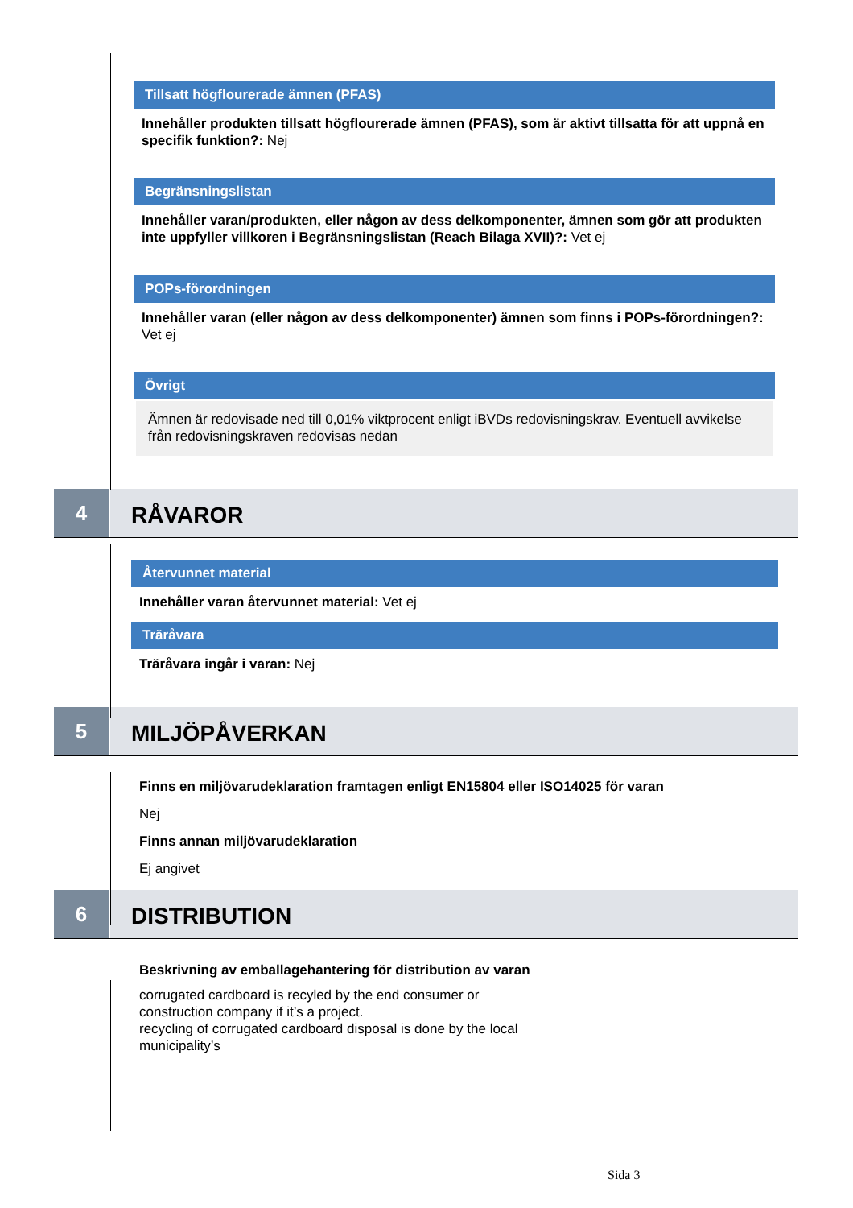Tillsatt högflourerade ämnen (PFAS)
Innehåller produkten tillsatt högflourerade ämnen (PFAS), som är aktivt tillsatta för att uppnå en specifik funktion?: Nej
Begränsningslistan
Innehåller varan/produkten, eller någon av dess delkomponenter, ämnen som gör att produkten inte uppfyller villkoren i Begränsningslistan (Reach Bilaga XVII)?: Vet ej
POPs-förordningen
Innehåller varan (eller någon av dess delkomponenter) ämnen som finns i POPs-förordningen?: Vet ej
Övrigt
Ämnen är redovisade ned till 0,01% viktprocent enligt iBVDs redovisningskrav. Eventuell avvikelse från redovisningskraven redovisas nedan
4
RÅVAROR
Återvunnet material
Innehåller varan återvunnet material: Vet ej
Träråvara
Träråvara ingår i varan: Nej
5
MILJÖPÅVERKAN
Finns en miljövarudeklaration framtagen enligt EN15804 eller ISO14025 för varan
Nej
Finns annan miljövarudeklaration
Ej angivet
6
DISTRIBUTION
Beskrivning av emballagehantering för distribution av varan
corrugated cardboard is recyled by the end consumer or
construction company if it’s a project.
recycling of corrugated cardboard disposal is done by the local
municipality’s
Sida 3